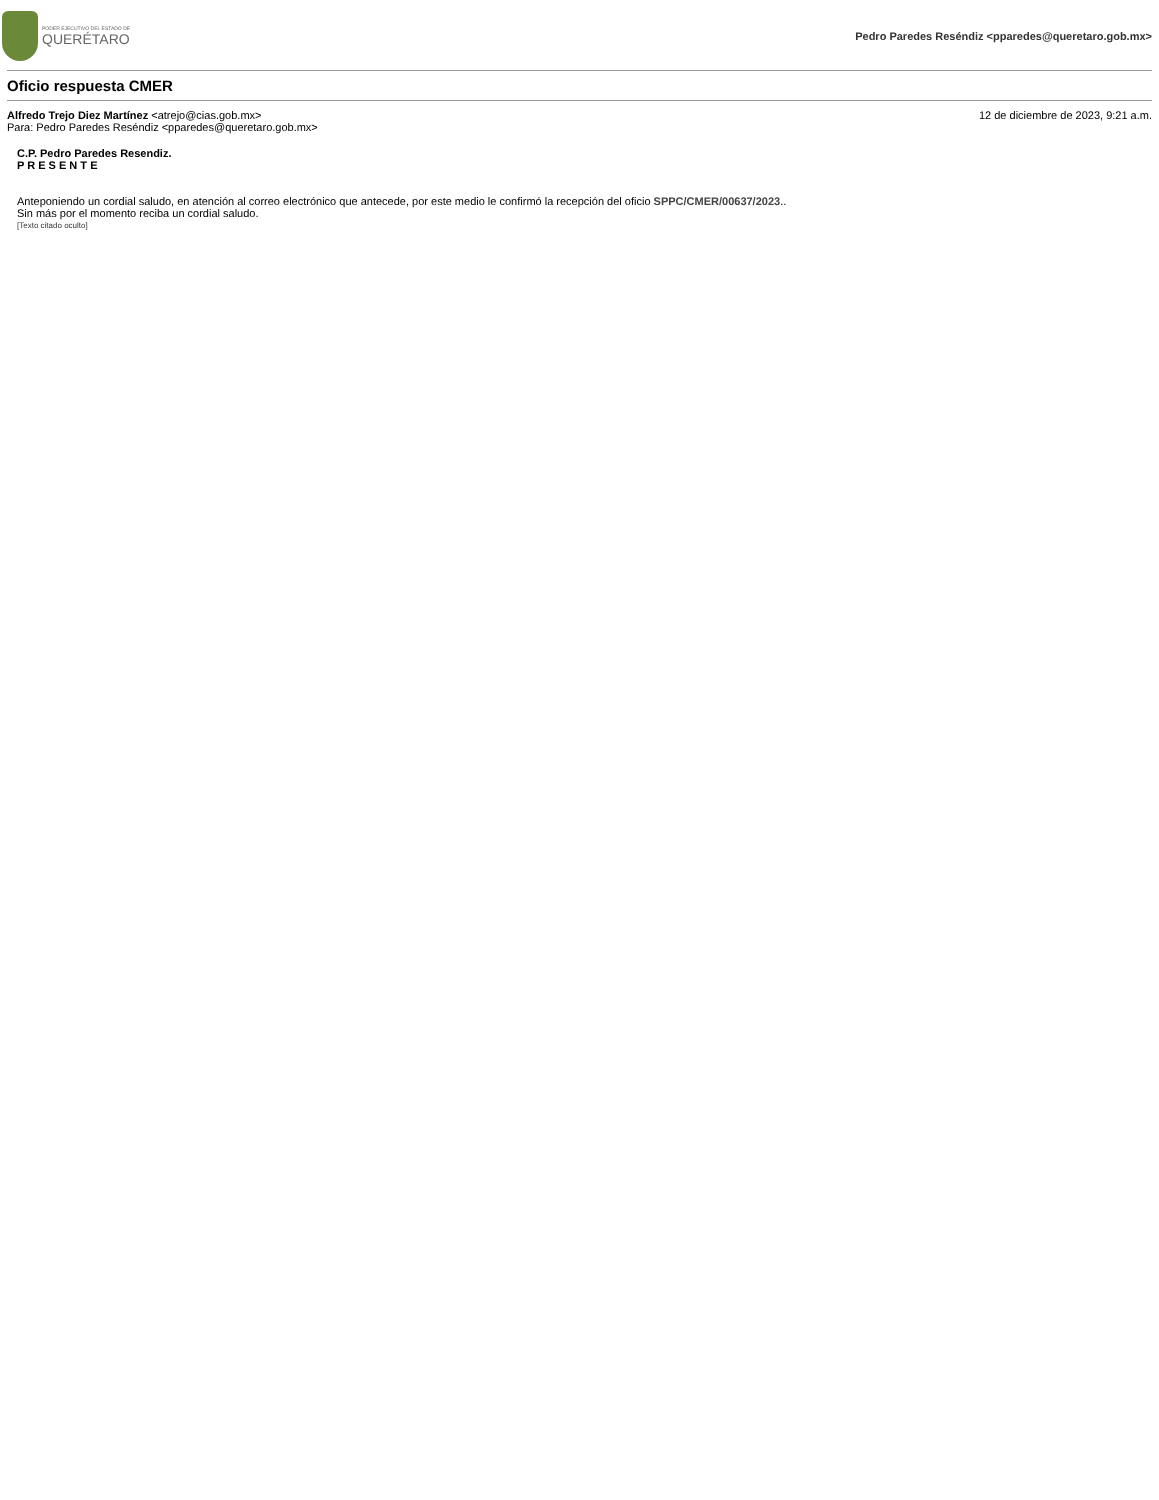PODER EJECUTIVO DEL ESTADO DE
QUERÉTARO
Pedro Paredes Reséndiz <pparedes@queretaro.gob.mx>
Oficio respuesta CMER
Alfredo Trejo Diez Martínez <atrejo@cias.gob.mx>
Para: Pedro Paredes Reséndiz <pparedes@queretaro.gob.mx>
12 de diciembre de 2023, 9:21 a.m.
C.P. Pedro Paredes Resendiz.
P R E S E N T E
Anteponiendo un cordial saludo, en atención al correo electrónico que antecede, por este medio le confirmó la recepción del oficio SPPC/CMER/00637/2023..
Sin más por el momento reciba un cordial saludo.
[Texto citado oculto]